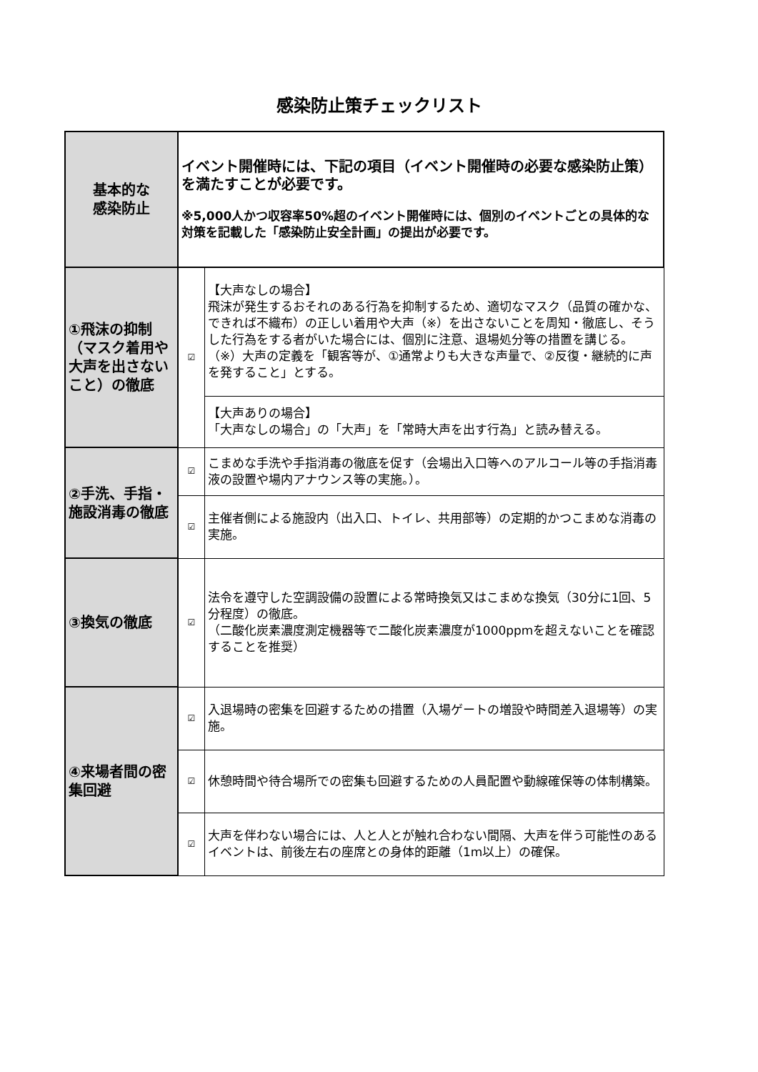感染防止策チェックリスト
| 基本的な 感染防止 | イベント開催時には、下記の項目（イベント開催時の必要な感染防止策）を満たすことが必要です。 ※5,000人かつ収容率50%超のイベント開催時には、個別のイベントごとの具体的な対策を記載した「感染防止安全計画」の提出が必要です。 | |
| ①飛沫の抑制（マスク着用や大声を出さないこと）の徹底 | ☑ | 【大声なしの場合】 飛沫が発生するおそれのある行為を抑制するため、適切なマスク（品質の確かな、できれば不織布）の正しい着用や大声（※）を出さないことを周知・徹底し、そうした行為をする者がいた場合には、個別に注意、退場処分等の措置を講じる。 （※）大声の定義を「観客等が、①通常よりも大きな声量で、②反復・継続的に声を発すること」とする。 |
| | | 【大声ありの場合】 「大声なしの場合」の「大声」を「常時大声を出す行為」と読み替える。 |
| ②手洗、手指・施設消毒の徹底 | ☑ | こまめな手洗や手指消毒の徹底を促す（会場出入口等へのアルコール等の手指消毒液の設置や場内アナウンス等の実施。）。 |
| | ☑ | 主催者側による施設内（出入口、トイレ、共用部等）の定期的かつこまめな消毒の実施。 |
| ③換気の徹底 | ☑ | 法令を遵守した空調設備の設置による常時換気又はこまめな換気（30分に1回、5分程度）の徹底。 （二酸化炭素濃度測定機器等で二酸化炭素濃度が1000ppmを超えないことを確認することを推奨） |
| ④来場者間の密集回避 | ☑ | 入退場時の密集を回避するための措置（入場ゲートの増設や時間差入退場等）の実施。 |
| | ☑ | 休憩時間や待合場所での密集も回避するための人員配置や動線確保等の体制構築。 |
| | ☑ | 大声を伴わない場合には、人と人とが触れ合わない間隔、大声を伴う可能性のあるイベントは、前後左右の座席との身体的距離（1m以上）の確保。 |